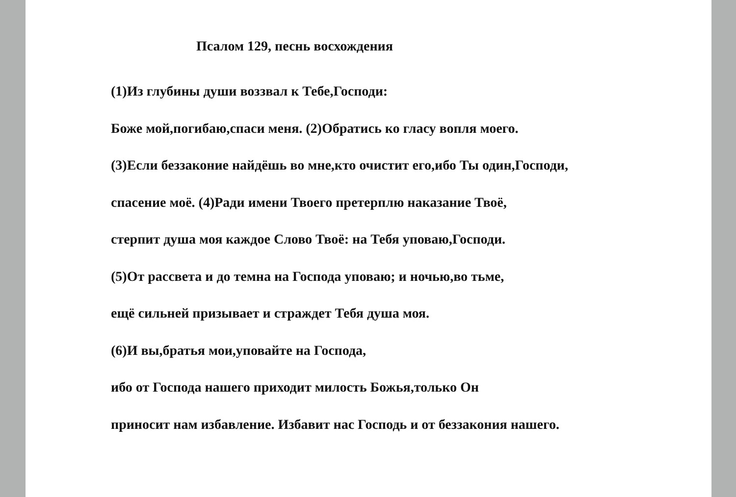Псалом 129, песнь восхождения
(1)Из глубины души воззвал к Тебе,Господи:
Боже мой,погибаю,спаси меня. (2)Обратись ко гласу вопля моего.
(3)Если беззаконие найдёшь во мне,кто очистит его,ибо Ты один,Господи,
спасение моё. (4)Ради имени Твоего претерплю наказание Твоё,
стерпит душа моя каждое Слово Твоё: на Тебя уповаю,Господи.
(5)От рассвета и до темна на Господа уповаю; и ночью,во тьме,
ещё сильней призывает и страждет Тебя душа моя.
(6)И вы,братья мои,уповайте на Господа,
ибо от Господа нашего приходит милость Божья,только Он
приносит нам избавление. Избавит нас Господь и от беззакония нашего.